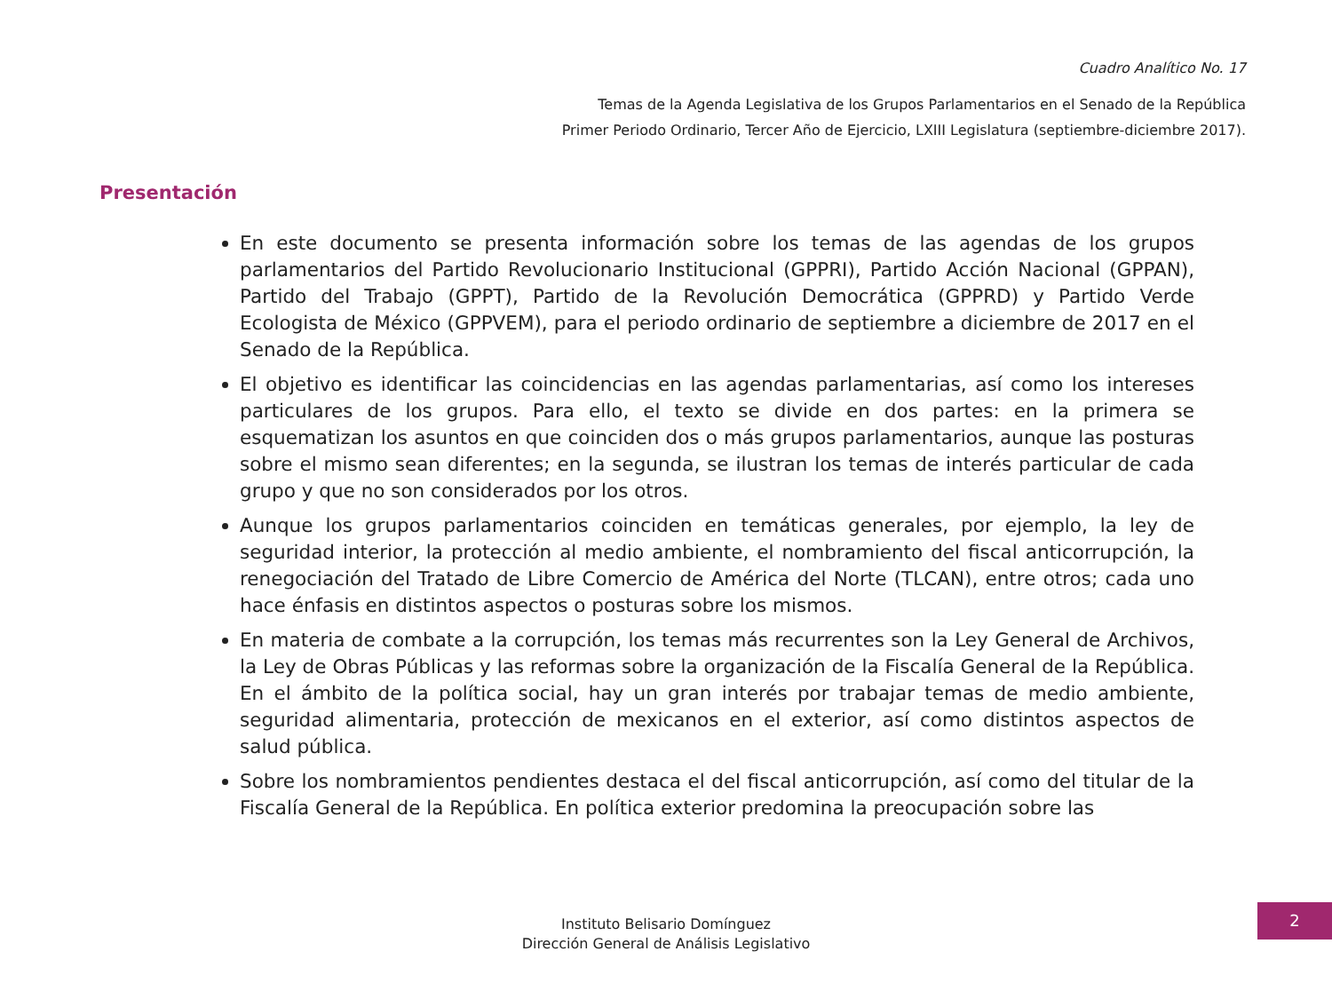Cuadro Analítico No. 17
Temas de la Agenda Legislativa de los Grupos Parlamentarios en el Senado de la República
Primer Periodo Ordinario, Tercer Año de Ejercicio, LXIII Legislatura (septiembre-diciembre 2017).
Presentación
En este documento se presenta información sobre los temas de las agendas de los grupos parlamentarios del Partido Revolucionario Institucional (GPPRI), Partido Acción Nacional (GPPAN), Partido del Trabajo (GPPT), Partido de la Revolución Democrática (GPPRD) y Partido Verde Ecologista de México (GPPVEM), para el periodo ordinario de septiembre a diciembre de 2017 en el Senado de la República.
El objetivo es identificar las coincidencias en las agendas parlamentarias, así como los intereses particulares de los grupos. Para ello, el texto se divide en dos partes: en la primera se esquematizan los asuntos en que coinciden dos o más grupos parlamentarios, aunque las posturas sobre el mismo sean diferentes; en la segunda, se ilustran los temas de interés particular de cada grupo y que no son considerados por los otros.
Aunque los grupos parlamentarios coinciden en temáticas generales, por ejemplo, la ley de seguridad interior, la protección al medio ambiente, el nombramiento del fiscal anticorrupción, la renegociación del Tratado de Libre Comercio de América del Norte (TLCAN), entre otros; cada uno hace énfasis en distintos aspectos o posturas sobre los mismos.
En materia de combate a la corrupción, los temas más recurrentes son la Ley General de Archivos, la Ley de Obras Públicas y las reformas sobre la organización de la Fiscalía General de la República. En el ámbito de la política social, hay un gran interés por trabajar temas de medio ambiente, seguridad alimentaria, protección de mexicanos en el exterior, así como distintos aspectos de salud pública.
Sobre los nombramientos pendientes destaca el del fiscal anticorrupción, así como del titular de la Fiscalía General de la República. En política exterior predomina la preocupación sobre las
Instituto Belisario Domínguez
Dirección General de Análisis Legislativo
2